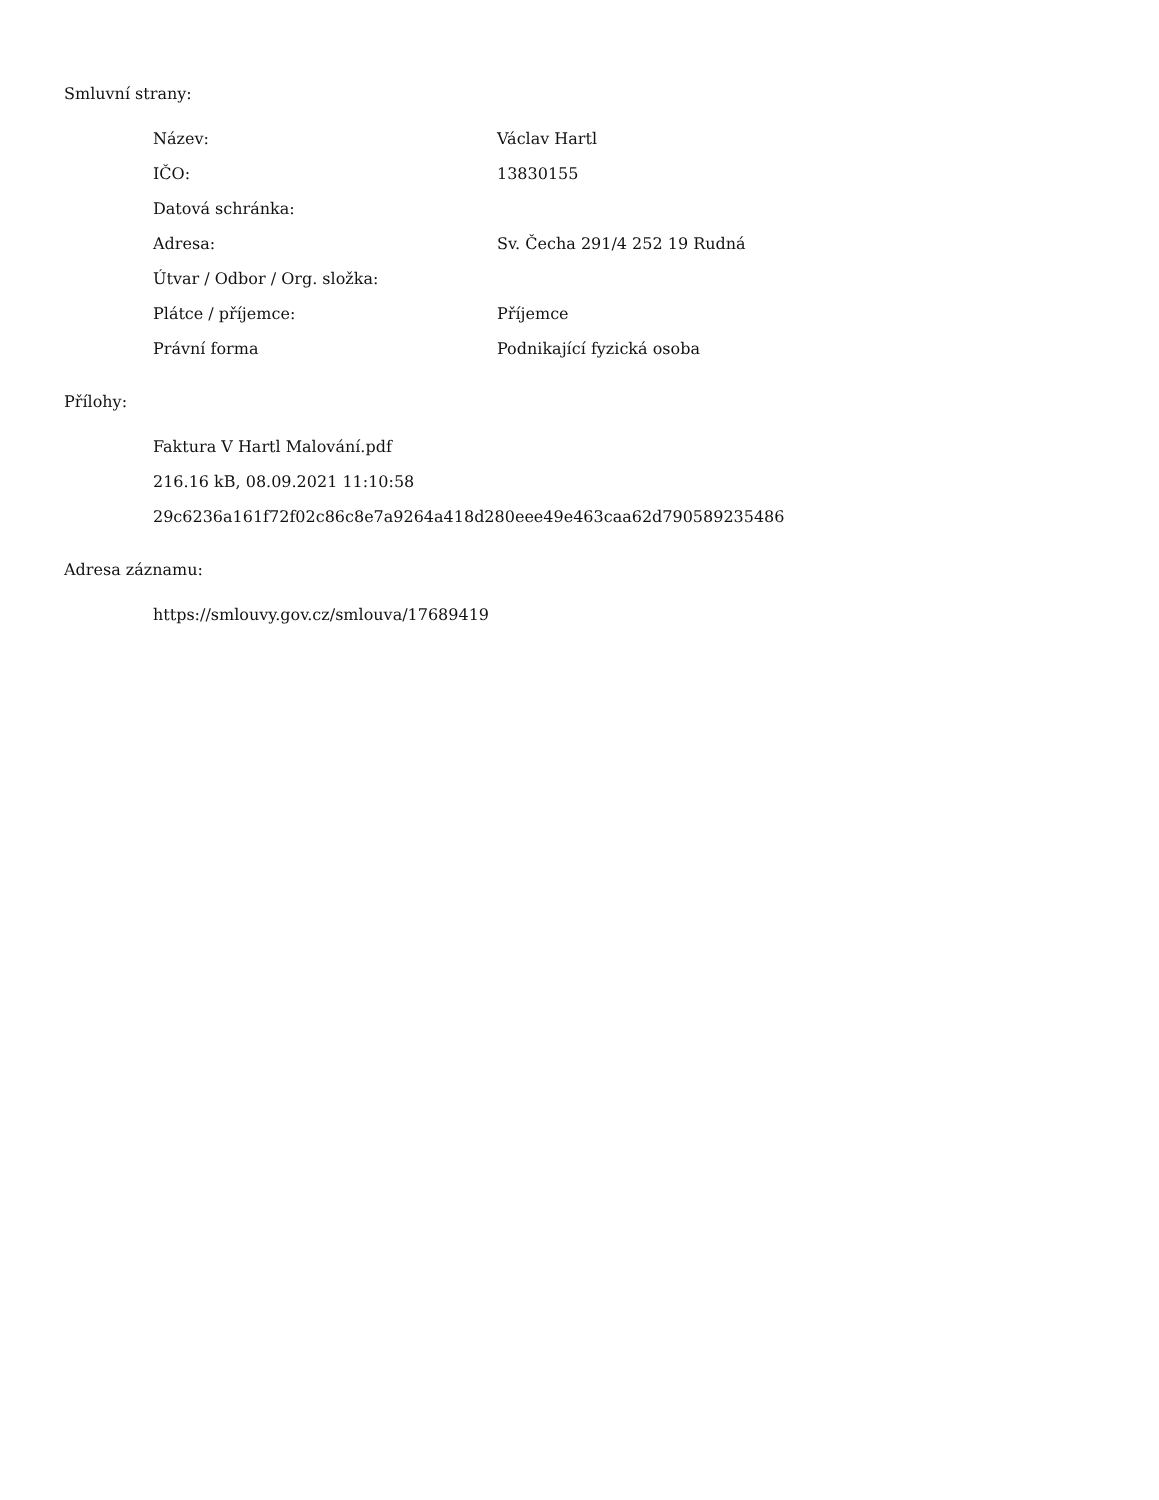Smluvní strany:
| Název: | Václav Hartl |
| IČO: | 13830155 |
| Datová schránka: | |
| Adresa: | Sv. Čecha 291/4 252 19 Rudná |
| Útvar / Odbor / Org. složka: | |
| Plátce / příjemce: | Příjemce |
| Právní forma | Podnikající fyzická osoba |
Přílohy:
Faktura V Hartl Malování.pdf
216.16 kB, 08.09.2021 11:10:58
29c6236a161f72f02c86c8e7a9264a418d280eee49e463caa62d790589235486
Adresa záznamu:
https://smlouvy.gov.cz/smlouva/17689419